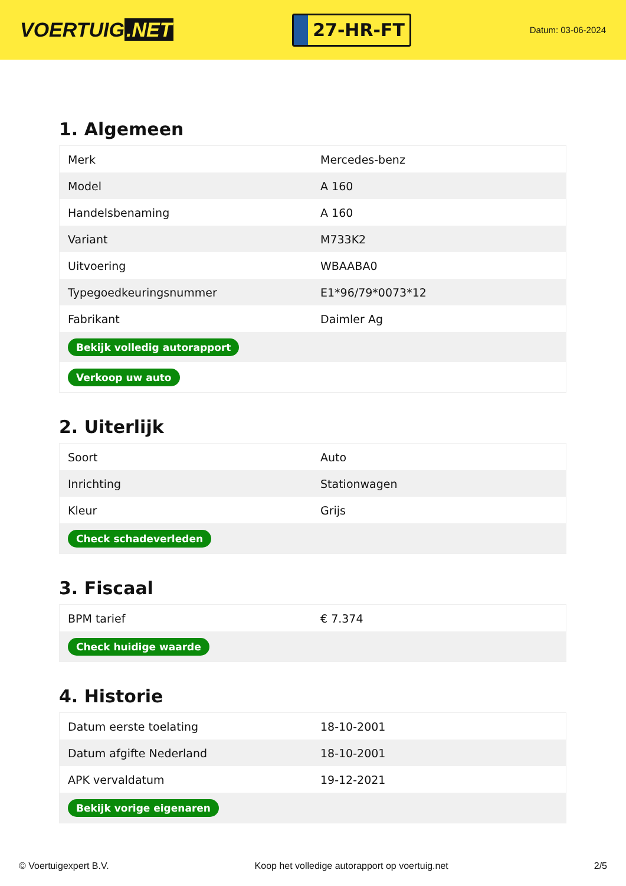VOERTUIG.NET
27-HR-FT
Datum: 03-06-2024
1. Algemeen
| Merk | Mercedes-benz |
| Model | A 160 |
| Handelsbenaming | A 160 |
| Variant | M733K2 |
| Uitvoering | WBAABA0 |
| Typegoedkeuringsnummer | E1*96/79*0073*12 |
| Fabrikant | Daimler Ag |
| Bekijk volledig autorapport | |
| Verkoop uw auto | |
2. Uiterlijk
| Soort | Auto |
| Inrichting | Stationwagen |
| Kleur | Grijs |
| Check schadeverleden | |
3. Fiscaal
| BPM tarief | € 7.374 |
| Check huidige waarde | |
4. Historie
| Datum eerste toelating | 18-10-2001 |
| Datum afgifte Nederland | 18-10-2001 |
| APK vervaldatum | 19-12-2021 |
| Bekijk vorige eigenaren | |
© Voertuigexpert B.V. Koop het volledige autorapport op voertuig.net 2/5